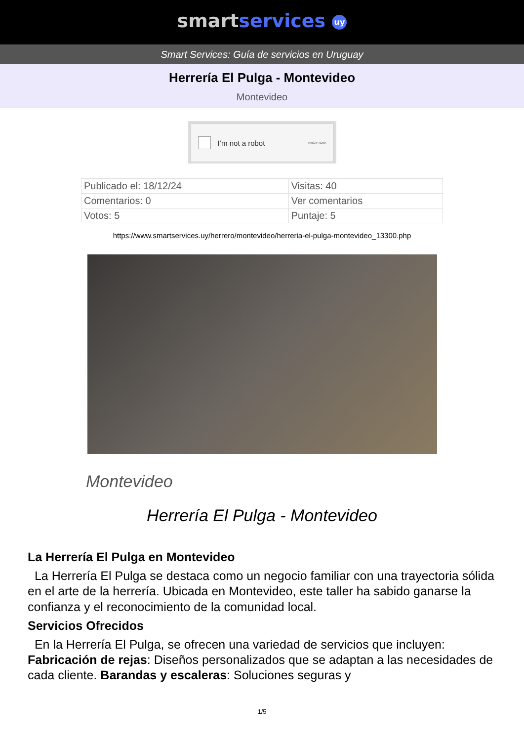smartservices uy
Smart Services: Guía de servicios en Uruguay
Herrería El Pulga - Montevideo
Montevideo
I’m not a robot ReCAPTCHA
| Publicado el: 18/12/24 | Visitas: 40 |
| Comentarios: 0 | Ver comentarios |
| Votos: 5 | Puntaje: 5 |
https://www.smartservices.uy/herrero/montevideo/herreria-el-pulga-montevideo_13300.php
Montevideo
Herrería El Pulga - Montevideo
La Herrería El Pulga en Montevideo
La Herrería El Pulga se destaca como un negocio familiar con una trayectoria sólida en el arte de la herrería. Ubicada en Montevideo, este taller ha sabido ganarse la confianza y el reconocimiento de la comunidad local.
Servicios Ofrecidos
En la Herrería El Pulga, se ofrecen una variedad de servicios que incluyen: Fabricación de rejas: Diseños personalizados que se adaptan a las necesidades de cada cliente. Barandas y escaleras: Soluciones seguras y
1/5